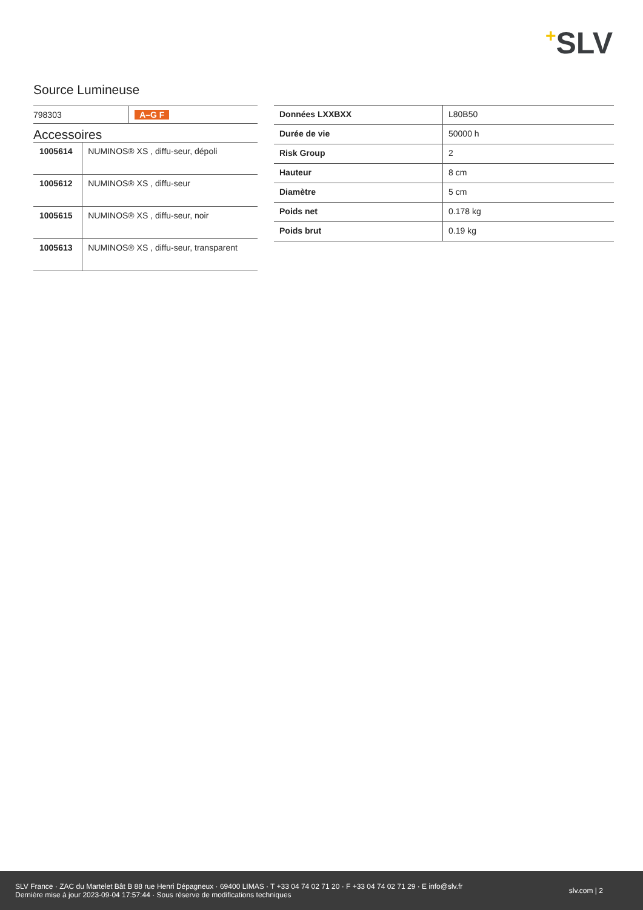+SLV
Source Lumineuse
| 798303 | A–G F |
Accessoires
| 1005614 | NUMINOS® XS , diffu-seur, dépoli |
| 1005612 | NUMINOS® XS , diffu-seur |
| 1005615 | NUMINOS® XS , diffu-seur, noir |
| 1005613 | NUMINOS® XS , diffu-seur, transparent |
| Données LXXBXX | L80B50 |
| Durée de vie | 50000 h |
| Risk Group | 2 |
| Hauteur | 8 cm |
| Diamètre | 5 cm |
| Poids net | 0.178 kg |
| Poids brut | 0.19 kg |
SLV France · ZAC du Martelet Bât B 88 rue Henri Dépagneux · 69400 LIMAS · T +33 04 74 02 71 20 · F +33 04 74 02 71 29 · E info@slv.fr
Dernière mise à jour 2023-09-04 17:57:44 · Sous réserve de modifications techniques
slv.com | 2